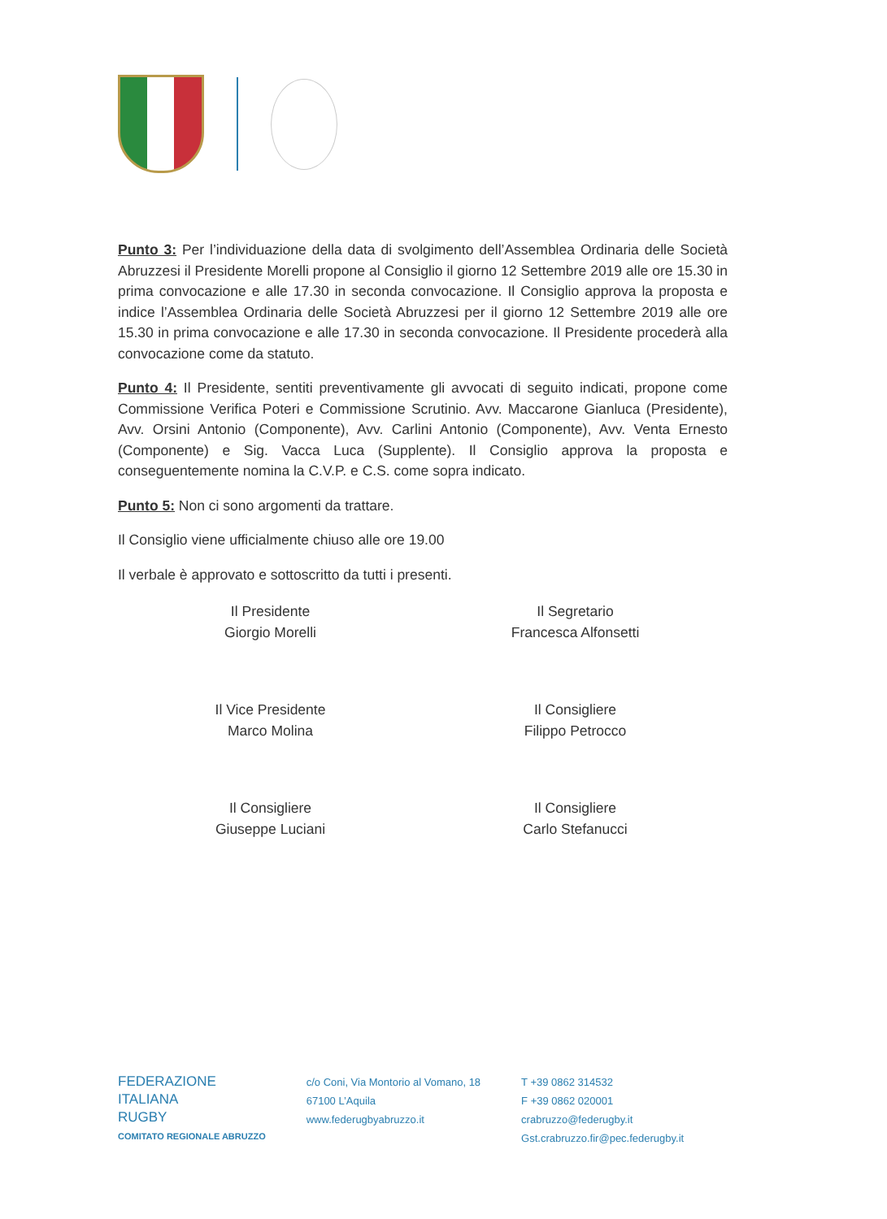Punto 3: Per l’individuazione della data di svolgimento dell’Assemblea Ordinaria delle Società Abruzzesi il Presidente Morelli propone al Consiglio il giorno 12 Settembre 2019 alle ore 15.30 in prima convocazione e alle 17.30 in seconda convocazione. Il Consiglio approva la proposta e indice l’Assemblea Ordinaria delle Società Abruzzesi per il giorno 12 Settembre 2019 alle ore 15.30 in prima convocazione e alle 17.30 in seconda convocazione. Il Presidente procederà alla convocazione come da statuto.
Punto 4: Il Presidente, sentiti preventivamente gli avvocati di seguito indicati, propone come Commissione Verifica Poteri e Commissione Scrutinio. Avv. Maccarone Gianluca (Presidente), Avv. Orsini Antonio (Componente), Avv. Carlini Antonio (Componente), Avv. Venta Ernesto (Componente) e Sig. Vacca Luca (Supplente). Il Consiglio approva la proposta e conseguentemente nomina la C.V.P. e C.S. come sopra indicato.
Punto 5: Non ci sono argomenti da trattare.
Il Consiglio viene ufficialmente chiuso alle ore 19.00
Il verbale è approvato e sottoscritto da tutti i presenti.
Il Presidente
Giorgio Morelli
Il Segretario
Francesca Alfonsetti
Il Vice Presidente
Marco Molina
Il Consigliere
Filippo Petrocco
Il Consigliere
Giuseppe Luciani
Il Consigliere
Carlo Stefanucci
FEDERAZIONE
ITALIANA
RUGBY
COMITATO REGIONALE ABRUZZO
c/o Coni, Via Montorio al Vomano, 18
67100 L’Aquila
www.federugbyabruzzo.it
T +39 0862 314532
F +39 0862 020001
crabruzzo@federugby.it
Gst.crabruzzo.fir@pec.federugby.it